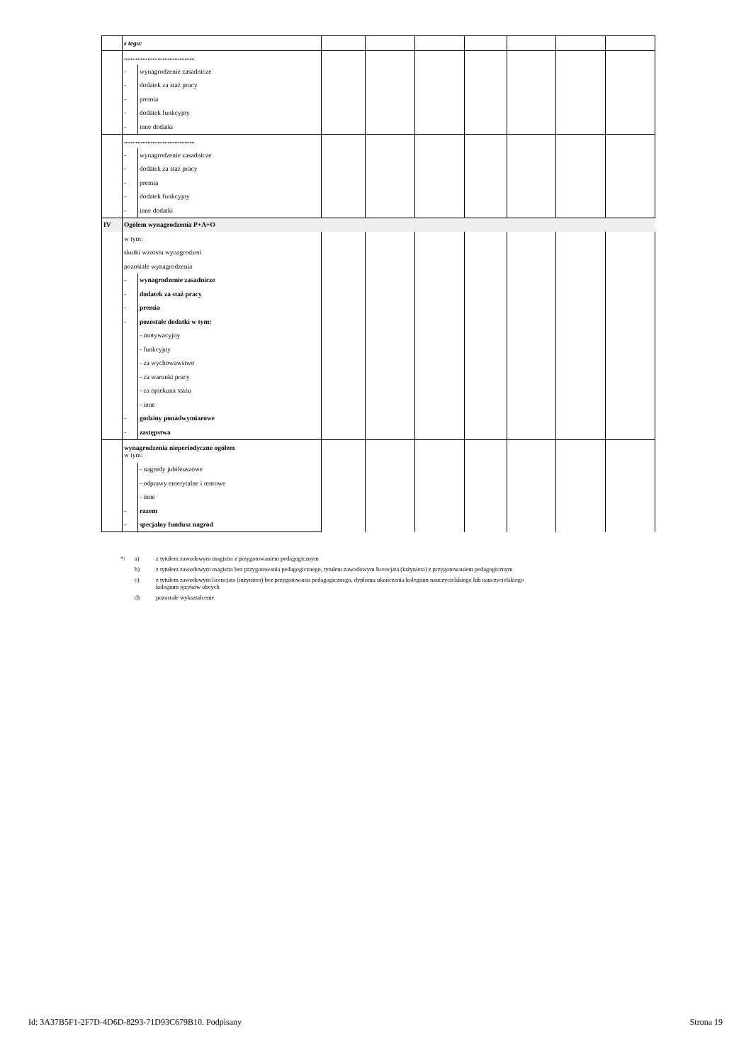| | z tego: | | | | | | | | |
| | .......................................... | | | | | | | | |
| | - | wynagrodzenie zasadnicze | | | | | | | |
| | - | dodatek za staż pracy | | | | | | | |
| | - | premia | | | | | | | |
| | - | dodatek funkcyjny | | | | | | | |
| | - | inne dodatki | | | | | | | |
| | .......................................... | | | | | | | | |
| | - | wynagrodzenie zasadnicze | | | | | | | |
| | - | dodatek za staż pracy | | | | | | | |
| | - | premia | | | | | | | |
| | - | dodatek funkcyjny | | | | | | | |
| | - | inne dodatki | | | | | | | |
| IV | Ogółem wynagrodzenia P+A+O | | | | | | | | |
| | w tym: | | | | | | | | |
| | skutki wzrostu wynagrodzeń | | | | | | | | |
| | pozostałe wynagrodzenia | | | | | | | | |
| | - | wynagrodzenie zasadnicze | | | | | | | |
| | - | dodatek za staż pracy | | | | | | | |
| | - | premia | | | | | | | |
| | - | pozostałe dodatki w tym: | | | | | | | |
| | | - motywacyjny | | | | | | | |
| | | - funkcyjny | | | | | | | |
| | | - za wychowawstwo | | | | | | | |
| | | - za warunki pracy | | | | | | | |
| | | - za opiekuna stażu | | | | | | | |
| | | - inne | | | | | | | |
| | - | godziny ponadwymiarowe | | | | | | | |
| | - | zastępstwa | | | | | | | |
| | wynagrodzenia nieperiodyczne ogółem w tym: | | | | | | | | |
| | | - nagrody jubileuszowe | | | | | | | |
| | | - odprawy emerytalne i rentowe | | | | | | | |
| | | - inne | | | | | | | |
| | - | razem | | | | | | | |
| | - | specjalny fundusz nagród | | | | | | | |
*/ a) z tytułem zawodowym magistra z przygotowaniem pedagogicznym
b) z tytułem zawodowym magistra bez przygotowania pedagogicznego, tytułem zawodowym licencjata (inżyniera) z przygotowaniem pedagogicznym
c) z tytułem zawodowym licencjata (inżyniera) bez przygotowania pedagogicznego, dyplomu ukończenia kolegium nauczycielskiego lub nauczycielskiego
kolegium języków obcych
d) pozostałe wykształcenie
Id: 3A37B5F1-2F7D-4D6D-8293-71D93C679B10. Podpisany Strona 19